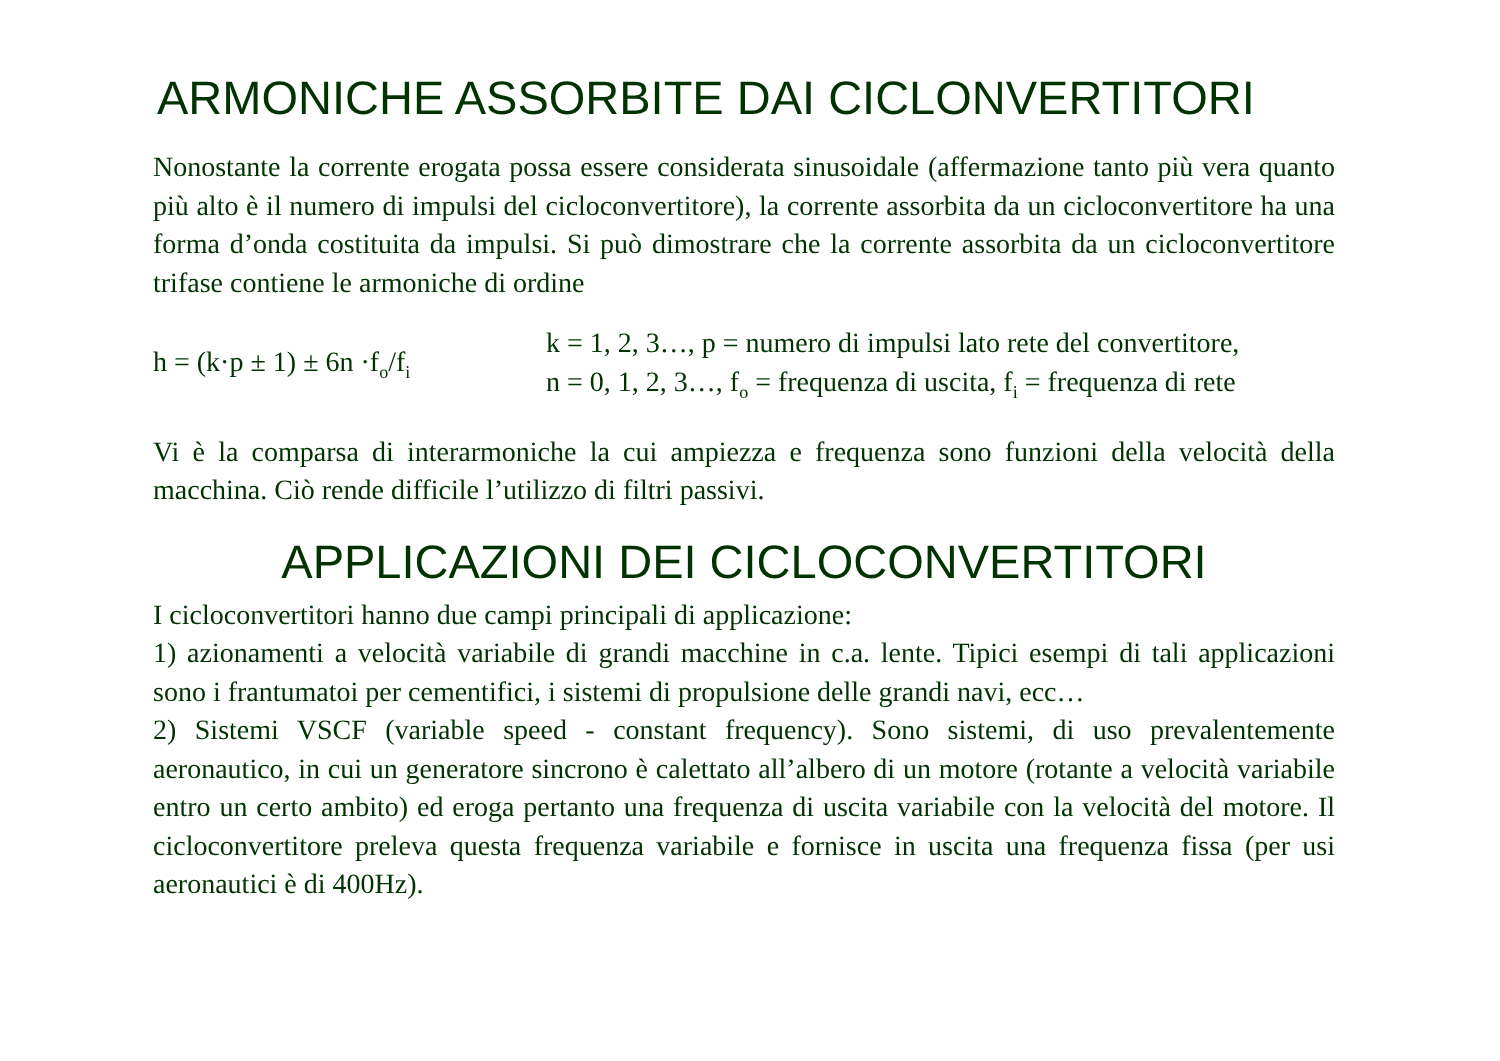ARMONICHE ASSORBITE DAI CICLONVERTITORI
Nonostante la corrente erogata possa essere considerata sinusoidale (affermazione tanto più vera quanto più alto è il numero di impulsi del cicloconvertitore), la corrente assorbita da un cicloconvertitore ha una forma d’onda costituita da impulsi. Si può dimostrare che la corrente assorbita da un cicloconvertitore trifase contiene le armoniche di ordine
h = (k·p ± 1) ± 6n ·f<sub>o</sub>/f<sub>i</sub>
k = 1, 2, 3…, p = numero di impulsi lato rete del convertitore,
n = 0, 1, 2, 3…, f<sub>o</sub> = frequenza di uscita, f<sub>i</sub> = frequenza di rete
Vi è la comparsa di interarmoniche la cui ampiezza e frequenza sono funzioni della velocità della macchina. Ciò rende difficile l’utilizzo di filtri passivi.
APPLICAZIONI DEI CICLOCONVERTITORI
I cicloconvertitori hanno due campi principali di applicazione:
1) azionamenti a velocità variabile di grandi macchine in c.a. lente. Tipici esempi di tali applicazioni sono i frantumatoi per cementifici, i sistemi di propulsione delle grandi navi, ecc…
2) Sistemi VSCF (variable speed - constant frequency). Sono sistemi, di uso prevalentemente aeronautico, in cui un generatore sincrono è calettato all’albero di un motore (rotante a velocità variabile entro un certo ambito) ed eroga pertanto una frequenza di uscita variabile con la velocità del motore. Il cicloconvertitore preleva questa frequenza variabile e fornisce in uscita una frequenza fissa (per usi aeronautici è di 400Hz).